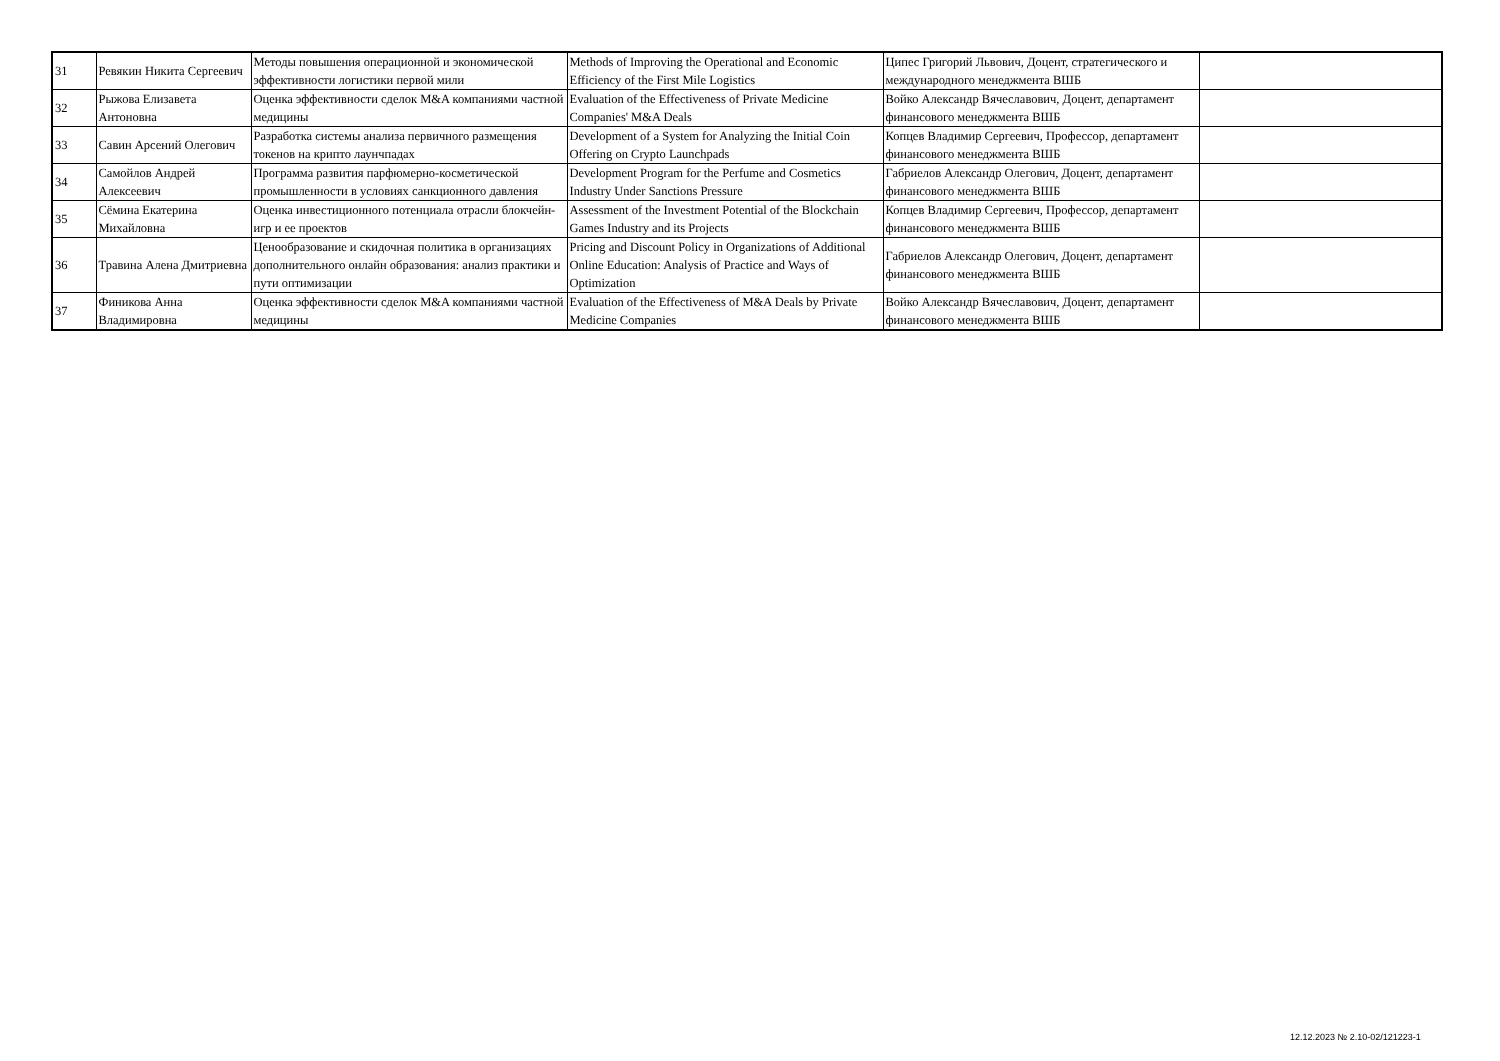| 31 | Ревякин Никита Сергеевич | Методы повышения операционной и экономической эффективности логистики первой мили | Methods of Improving the Operational and Economic Efficiency of the First Mile Logistics | Ципес Григорий Львович, Доцент, стратегического и международного менеджмента ВШБ | |
| 32 | Рыжова Елизавета Антоновна | Оценка эффективности сделок M&A компаниями частной медицины | Evaluation of the Effectiveness of Private Medicine Companies' M&A Deals | Войко Александр Вячеславович, Доцент, департамент финансового менеджмента ВШБ | |
| 33 | Савин Арсений Олегович | Разработка системы анализа первичного размещения токенов на крипто лаунчпадах | Development of a System for Analyzing the Initial Coin Offering on Crypto Launchpads | Копцев Владимир Сергеевич, Профессор, департамент финансового менеджмента ВШБ | |
| 34 | Самойлов Андрей Алексеевич | Программа развития парфюмерно-косметической промышленности в условиях санкционного давления | Development Program for the Perfume and Cosmetics Industry Under Sanctions Pressure | Габриелов Александр Олегович, Доцент, департамент финансового менеджмента ВШБ | |
| 35 | Сёмина Екатерина Михайловна | Оценка инвестиционного потенциала отрасли блокчейн-игр и ее проектов | Assessment of the Investment Potential of the Blockchain Games Industry and its Projects | Копцев Владимир Сергеевич, Профессор, департамент финансового менеджмента ВШБ | |
| 36 | Травина Алена Дмитриевна | Ценообразование и скидочная политика в организациях дополнительного онлайн образования: анализ практики и пути оптимизации | Pricing and Discount Policy in Organizations of Additional Online Education: Analysis of Practice and Ways of Optimization | Габриелов Александр Олегович, Доцент, департамент финансового менеджмента ВШБ | |
| 37 | Финикова Анна Владимировна | Оценка эффективности сделок M&A компаниями частной медицины | Evaluation of the Effectiveness of M&A Deals by Private Medicine Companies | Войко Александр Вячеславович, Доцент, департамент финансового менеджмента ВШБ | |
12.12.2023 № 2.10-02/121223-1